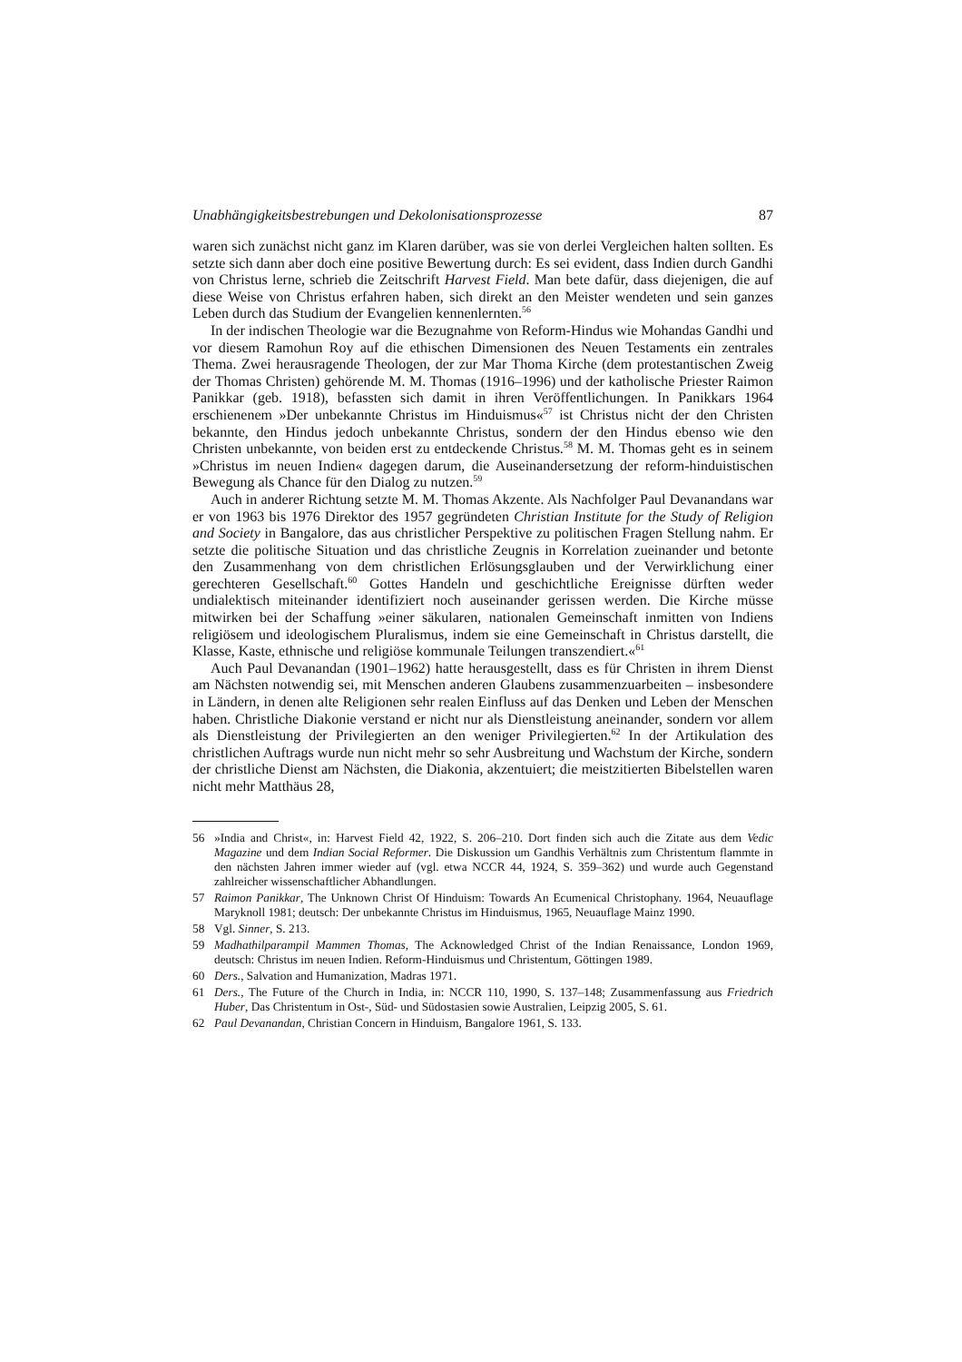Unabhängigkeitsbestrebungen und Dekolonisationsprozesse 87
waren sich zunächst nicht ganz im Klaren darüber, was sie von derlei Vergleichen halten sollten. Es setzte sich dann aber doch eine positive Bewertung durch: Es sei evident, dass Indien durch Gandhi von Christus lerne, schrieb die Zeitschrift Harvest Field. Man bete dafür, dass diejenigen, die auf diese Weise von Christus erfahren haben, sich direkt an den Meister wendeten und sein ganzes Leben durch das Studium der Evangelien kennenlernten.<sup>56</sup>
In der indischen Theologie war die Bezugnahme von Reform-Hindus wie Mohandas Gandhi und vor diesem Ramohun Roy auf die ethischen Dimensionen des Neuen Testaments ein zentrales Thema. Zwei herausragende Theologen, der zur Mar Thoma Kirche (dem protestantischen Zweig der Thomas Christen) gehörende M. M. Thomas (1916–1996) und der katholische Priester Raimon Panikkar (geb. 1918), befassten sich damit in ihren Veröffentlichungen. In Panikkars 1964 erschienenem »Der unbekannte Christus im Hinduismus«<sup>57</sup> ist Christus nicht der den Christen bekannte, den Hindus jedoch unbekannte Christus, sondern der den Hindus ebenso wie den Christen unbekannte, von beiden erst zu entdeckende Christus.<sup>58</sup> M. M. Thomas geht es in seinem »Christus im neuen Indien« dagegen darum, die Auseinandersetzung der reform-hinduistischen Bewegung als Chance für den Dialog zu nutzen.<sup>59</sup>
Auch in anderer Richtung setzte M. M. Thomas Akzente. Als Nachfolger Paul Devanandans war er von 1963 bis 1976 Direktor des 1957 gegründeten Christian Institute for the Study of Religion and Society in Bangalore, das aus christlicher Perspektive zu politischen Fragen Stellung nahm. Er setzte die politische Situation und das christliche Zeugnis in Korrelation zueinander und betonte den Zusammenhang von dem christlichen Erlösungsglauben und der Verwirklichung einer gerechteren Gesellschaft.<sup>60</sup> Gottes Handeln und geschichtliche Ereignisse dürften weder undialektisch miteinander identifiziert noch auseinander gerissen werden. Die Kirche müsse mitwirken bei der Schaffung »einer säkularen, nationalen Gemeinschaft inmitten von Indiens religiösem und ideologischem Pluralismus, indem sie eine Gemeinschaft in Christus darstellt, die Klasse, Kaste, ethnische und religiöse kommunale Teilungen transzendiert.«<sup>61</sup>
Auch Paul Devanandan (1901–1962) hatte herausgestellt, dass es für Christen in ihrem Dienst am Nächsten notwendig sei, mit Menschen anderen Glaubens zusammenzuarbeiten – insbesondere in Ländern, in denen alte Religionen sehr realen Einfluss auf das Denken und Leben der Menschen haben. Christliche Diakonie verstand er nicht nur als Dienstleistung aneinander, sondern vor allem als Dienstleistung der Privilegierten an den weniger Privilegierten.<sup>62</sup> In der Artikulation des christlichen Auftrags wurde nun nicht mehr so sehr Ausbreitung und Wachstum der Kirche, sondern der christliche Dienst am Nächsten, die Diakonia, akzentuiert; die meistzitierten Bibelstellen waren nicht mehr Matthäus 28,
56 »India and Christ«, in: Harvest Field 42, 1922, S. 206–210. Dort finden sich auch die Zitate aus dem Vedic Magazine und dem Indian Social Reformer. Die Diskussion um Gandhis Verhältnis zum Christentum flammte in den nächsten Jahren immer wieder auf (vgl. etwa NCCR 44, 1924, S. 359–362) und wurde auch Gegenstand zahlreicher wissenschaftlicher Abhandlungen.
57 Raimon Panikkar, The Unknown Christ Of Hinduism: Towards An Ecumenical Christophany. 1964, Neuauflage Maryknoll 1981; deutsch: Der unbekannte Christus im Hinduismus, 1965, Neuauflage Mainz 1990.
58 Vgl. Sinner, S. 213.
59 Madhathilparampil Mammen Thomas, The Acknowledged Christ of the Indian Renaissance, London 1969, deutsch: Christus im neuen Indien. Reform-Hinduismus und Christentum, Göttingen 1989.
60 Ders., Salvation and Humanization, Madras 1971.
61 Ders., The Future of the Church in India, in: NCCR 110, 1990, S. 137–148; Zusammenfassung aus Friedrich Huber, Das Christentum in Ost-, Süd- und Südostasien sowie Australien, Leipzig 2005, S. 61.
62 Paul Devanandan, Christian Concern in Hinduism, Bangalore 1961, S. 133.